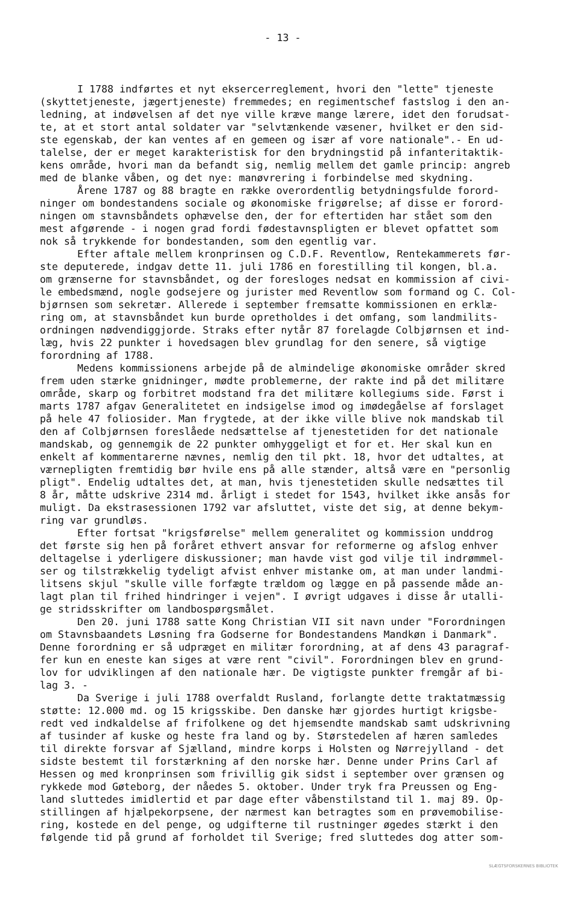- 13 -
I 1788 indførtes et nyt eksercerreglement, hvori den "lette" tjeneste (skyttetjeneste, jægertjeneste) fremmedes; en regimentschef fastslog i den an- ledning, at indøvelsen af det nye ville kræve mange lærere, idet den forudsat- te, at et stort antal soldater var "selvtænkende væsener, hvilket er den sid- ste egenskab, der kan ventes af en gemeen og især af vore nationale".- En ud- talelse, der er meget karakteristisk for den brydningstid på infanteritaktik- kens område, hvori man da befandt sig, nemlig mellem det gamle princip: angreb med de blanke våben, og det nye: manøvrering i forbindelse med skydning.
Årene 1787 og 88 bragte en række overordentlig betydningsfulde forord- ninger om bondestandens sociale og økonomiske frigørelse; af disse er forord- ningen om stavnsbåndets ophævelse den, der for eftertiden har stået som den mest afgørende - i nogen grad fordi fødestavnspligten er blevet opfattet som nok så trykkende for bondestanden, som den egentlig var.
Efter aftale mellem kronprinsen og C.D.F. Reventlow, Rentekammerets før- ste deputerede, indgav dette 11. juli 1786 en forestilling til kongen, bl.a. om grænserne for stavnsbåndet, og der foresloges nedsat en kommission af civi- le embedsmænd, nogle godsejere og jurister med Reventlow som formand og C. Col- bjørnsen som sekretær. Allerede i september fremsatte kommissionen en erklæ- ring om, at stavnsbåndet kun burde opretholdes i det omfang, som landmilits- ordningen nødvendiggjorde. Straks efter nytår 87 forelagde Colbjørnsen et ind- læg, hvis 22 punkter i hovedsagen blev grundlag for den senere, så vigtige forordning af 1788.
Medens kommissionens arbejde på de almindelige økonomiske områder skred frem uden stærke gnidninger, mødte problemerne, der rakte ind på det militære område, skarp og forbitret modstand fra det militære kollegiums side. Først i marts 1787 afgav Generalitetet en indsigelse imod og imødegåelse af forslaget på hele 47 foliosider. Man frygtede, at der ikke ville blive nok mandskab til den af Colbjørnsen foreslåede nedsættelse af tjenestetiden for det nationale mandskab, og gennemgik de 22 punkter omhyggeligt et for et. Her skal kun en enkelt af kommentarerne nævnes, nemlig den til pkt. 18, hvor det udtaltes, at værnepligten fremtidig bør hvile ens på alle stænder, altså være en "personlig pligt". Endelig udtaltes det, at man, hvis tjenestetiden skulle nedsættes til 8 år, måtte udskrive 2314 md. årligt i stedet for 1543, hvilket ikke ansås for muligt. Da ekstrasessionen 1792 var afsluttet, viste det sig, at denne bekym- ring var grundløs.
Efter fortsat "krigsførelse" mellem generalitet og kommission unddrog det første sig hen på foråret ethvert ansvar for reformerne og afslog enhver deltagelse i yderligere diskussioner; man havde vist god vilje til indrømmel- ser og tilstrækkelig tydeligt afvist enhver mistanke om, at man under landmi- litsens skjul "skulle ville forfægte trældom og lægge en på passende måde an- lagt plan til frihed hindringer i vejen". I øvrigt udgaves i disse år utalli- ge stridsskrifter om landbospørgsmålet.
Den 20. juni 1788 satte Kong Christian VII sit navn under "Forordningen om Stavnsbaandets Løsning fra Godserne for Bondestandens Mandkøn i Danmark". Denne forordning er så udpræget en militær forordning, at af dens 43 paragraf- fer kun en eneste kan siges at være rent "civil". Forordningen blev en grund- lov for udviklingen af den nationale hær. De vigtigste punkter fremgår af bi- lag 3. -
Da Sverige i juli 1788 overfaldt Rusland, forlangte dette traktatmæssig støtte: 12.000 md. og 15 krigsskibe. Den danske hær gjordes hurtigt krigsbe- redt ved indkaldelse af frifolkene og det hjemsendte mandskab samt udskrivning af tusinder af kuske og heste fra land og by. Størstedelen af hæren samledes til direkte forsvar af Sjælland, mindre korps i Holsten og Nørrejylland - det sidste bestemt til forstærkning af den norske hær. Denne under Prins Carl af Hessen og med kronprinsen som frivillig gik sidst i september over grænsen og rykkede mod Gøteborg, der nåedes 5. oktober. Under tryk fra Preussen og Eng- land sluttedes imidlertid et par dage efter våbenstilstand til 1. maj 89. Op- stillingen af hjælpekorpsene, der nærmest kan betragtes som en prøvemobilise- ring, kostede en del penge, og udgifterne til rustninger øgedes stærkt i den følgende tid på grund af forholdet til Sverige; fred sluttedes dog atter som-
SLÆGTSFORSKERNES BIBLIOTEK